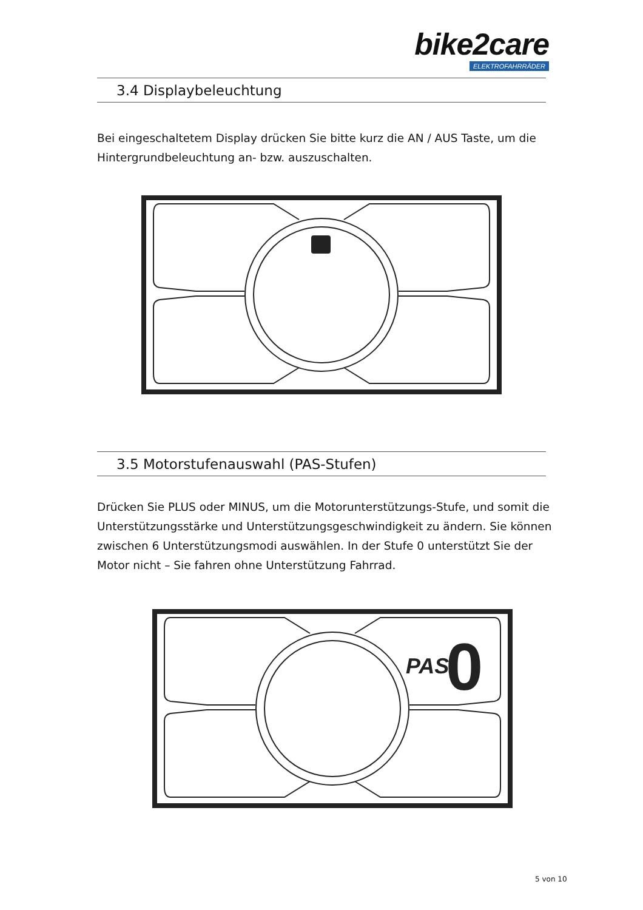bike2care
ELEKTROFAHRRÄDER
3.4 Displaybeleuchtung
Bei eingeschaltetem Display drücken Sie bitte kurz die AN / AUS Taste, um die Hintergrundbeleuchtung an- bzw. auszuschalten.
3.5 Motorstufenauswahl (PAS-Stufen)
Drücken Sie PLUS oder MINUS, um die Motorunterstützungs-Stufe, und somit die Unterstützungsstärke und Unterstützungsgeschwindigkeit zu ändern. Sie können zwischen 6 Unterstützungsmodi auswählen. In der Stufe 0 unterstützt Sie der Motor nicht – Sie fahren ohne Unterstützung Fahrrad.
PAS
0
5 von 10